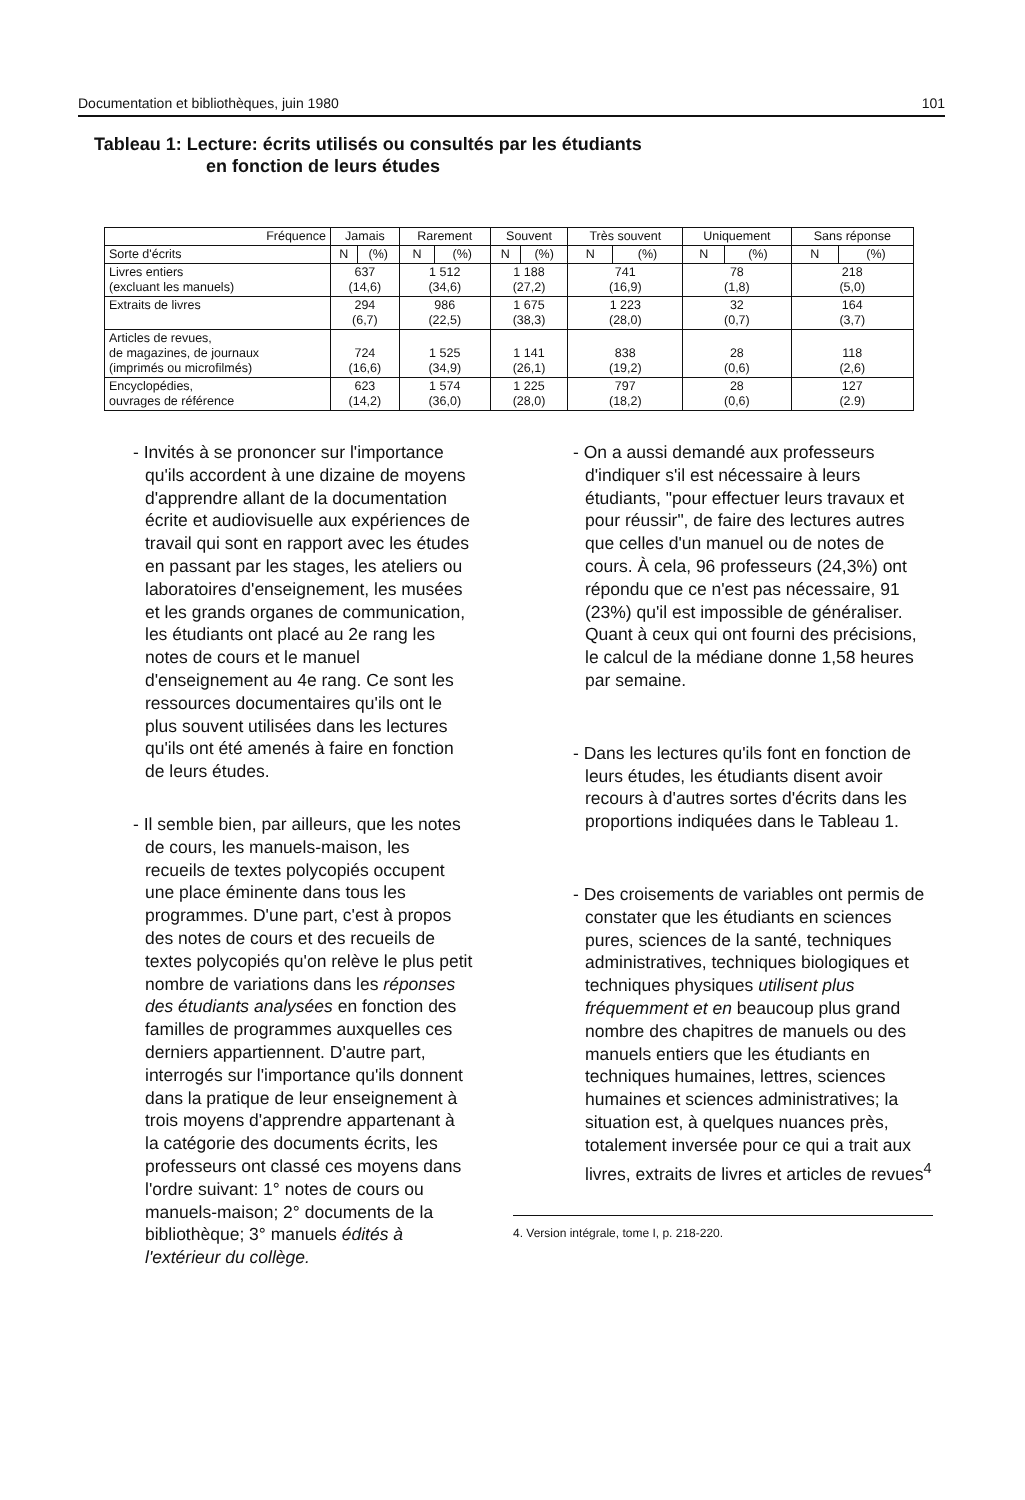Documentation et bibliothèques, juin 1980 101
Tableau 1: Lecture: écrits utilisés ou consultés par les étudiants
en fonction de leurs études
| Fréquence | Jamais | | Rarement | | Souvent | | Très souvent | | Uniquement | | Sans réponse | |
| --- | --- | --- | --- | --- | --- | --- | --- | --- | --- | --- | --- | --- |
| Sorte d'écrits | N | (%) | N | (%) | N | (%) | N | (%) | N | (%) | N | (%) |
| Livres entiers (excluant les manuels) | 637 (14,6) | | 1 512 (34,6) | | 1 188 (27,2) | | 741 (16,9) | | 78 (1,8) | | 218 (5,0) | |
| Extraits de livres | 294 (6,7) | | 986 (22,5) | | 1 675 (38,3) | | 1 223 (28,0) | | 32 (0,7) | | 164 (3,7) | |
| Articles de revues, de magazines, de journaux (imprimés ou microfilmés) | 724 (16,6) | | 1 525 (34,9) | | 1 141 (26,1) | | 838 (19,2) | | 28 (0,6) | | 118 (2,6) | |
| Encyclopédies, ouvrages de référence | 623 (14,2) | | 1 574 (36,0) | | 1 225 (28,0) | | 797 (18,2) | | 28 (0,6) | | 127 (2.9) | |
- Invités à se prononcer sur l'importance qu'ils accordent à une dizaine de moyens d'apprendre allant de la documentation écrite et audiovisuelle aux expériences de travail qui sont en rapport avec les études en passant par les stages, les ateliers ou laboratoires d'enseignement, les musées et les grands organes de communication, les étudiants ont placé au 2e rang les notes de cours et le manuel d'enseignement au 4e rang. Ce sont les ressources documentaires qu'ils ont le plus souvent utilisées dans les lectures qu'ils ont été amenés à faire en fonction de leurs études.
- Il semble bien, par ailleurs, que les notes de cours, les manuels-maison, les recueils de textes polycopiés occupent une place éminente dans tous les programmes. D'une part, c'est à propos des notes de cours et des recueils de textes polycopiés qu'on relève le plus petit nombre de variations dans les réponses des étudiants analysées en fonction des familles de programmes auxquelles ces derniers appartiennent. D'autre part, interrogés sur l'importance qu'ils donnent dans la pratique de leur enseignement à trois moyens d'apprendre appartenant à la catégorie des documents écrits, les professeurs ont classé ces moyens dans l'ordre suivant: 1° notes de cours ou manuels-maison; 2° documents de la bibliothèque; 3° manuels édités à l'extérieur du collège.
- On a aussi demandé aux professeurs d'indiquer s'il est nécessaire à leurs étudiants, "pour effectuer leurs travaux et pour réussir", de faire des lectures autres que celles d'un manuel ou de notes de cours. À cela, 96 professeurs (24,3%) ont répondu que ce n'est pas nécessaire, 91 (23%) qu'il est impossible de généraliser. Quant à ceux qui ont fourni des précisions, le calcul de la médiane donne 1,58 heures par semaine.
- Dans les lectures qu'ils font en fonction de leurs études, les étudiants disent avoir recours à d'autres sortes d'écrits dans les proportions indiquées dans le Tableau 1.
- Des croisements de variables ont permis de constater que les étudiants en sciences pures, sciences de la santé, techniques administratives, techniques biologiques et techniques physiques utilisent plus fréquemment et en beaucoup plus grand nombre des chapitres de manuels ou des manuels entiers que les étudiants en techniques humaines, lettres, sciences humaines et sciences administratives; la situation est, à quelques nuances près, totalement inversée pour ce qui a trait aux livres, extraits de livres et articles de revues<sup>4</sup>
4. Version intégrale, tome I, p. 218-220.